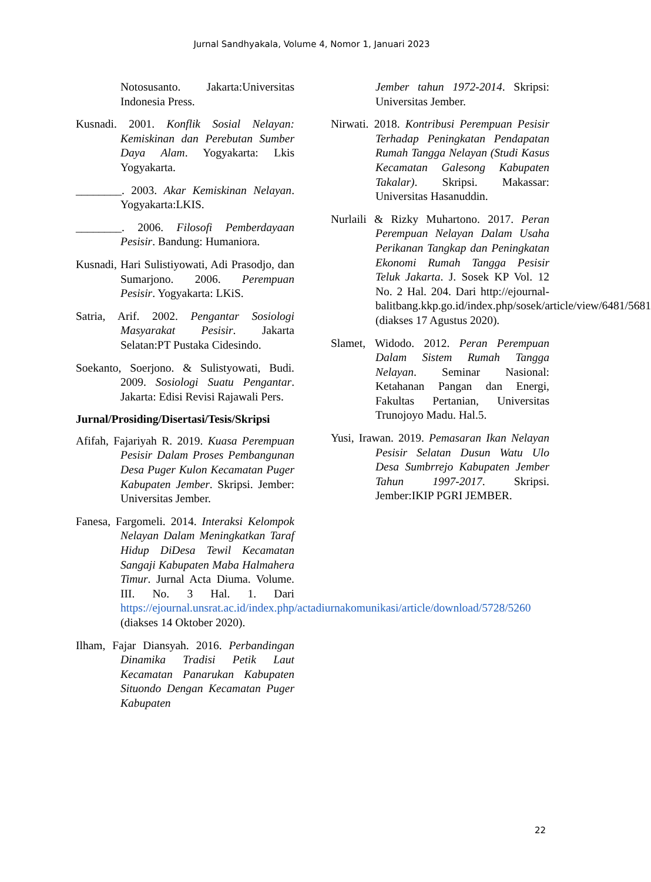Jurnal Sandhyakala, Volume 4, Nomor 1, Januari 2023
Notosusanto. Jakarta:Universitas Indonesia Press.
Kusnadi. 2001. Konflik Sosial Nelayan: Kemiskinan dan Perebutan Sumber Daya Alam. Yogyakarta: Lkis Yogyakarta.
________. 2003. Akar Kemiskinan Nelayan. Yogyakarta:LKIS.
________. 2006. Filosofi Pemberdayaan Pesisir. Bandung: Humaniora.
Kusnadi, Hari Sulistiyowati, Adi Prasodjo, dan Sumarjono. 2006. Perempuan Pesisir. Yogyakarta: LKiS.
Satria, Arif. 2002. Pengantar Sosiologi Masyarakat Pesisir. Jakarta Selatan:PT Pustaka Cidesindo.
Soekanto, Soerjono. & Sulistyowati, Budi. 2009. Sosiologi Suatu Pengantar. Jakarta: Edisi Revisi Rajawali Pers.
Jurnal/Prosiding/Disertasi/Tesis/Skripsi
Afifah, Fajariyah R. 2019. Kuasa Perempuan Pesisir Dalam Proses Pembangunan Desa Puger Kulon Kecamatan Puger Kabupaten Jember. Skripsi. Jember: Universitas Jember.
Fanesa, Fargomeli. 2014. Interaksi Kelompok Nelayan Dalam Meningkatkan Taraf Hidup DiDesa Tewil Kecamatan Sangaji Kabupaten Maba Halmahera Timur. Jurnal Acta Diuma. Volume. III. No. 3 Hal. 1. Dari https://ejournal.unsrat.ac.id/index.php/actadiurnakomunikasi/article/download/5728/5260 (diakses 14 Oktober 2020).
Ilham, Fajar Diansyah. 2016. Perbandingan Dinamika Tradisi Petik Laut Kecamatan Panarukan Kabupaten Situondo Dengan Kecamatan Puger Kabupaten
Jember tahun 1972-2014. Skripsi: Universitas Jember.
Nirwati. 2018. Kontribusi Perempuan Pesisir Terhadap Peningkatan Pendapatan Rumah Tangga Nelayan (Studi Kasus Kecamatan Galesong Kabupaten Takalar). Skripsi. Makassar: Universitas Hasanuddin.
Nurlaili & Rizky Muhartono. 2017. Peran Perempuan Nelayan Dalam Usaha Perikanan Tangkap dan Peningkatan Ekonomi Rumah Tangga Pesisir Teluk Jakarta. J. Sosek KP Vol. 12 No. 2 Hal. 204. Dari http://ejournal-balitbang.kkp.go.id/index.php/sosek/article/view/6481/5681 (diakses 17 Agustus 2020).
Slamet, Widodo. 2012. Peran Perempuan Dalam Sistem Rumah Tangga Nelayan. Seminar Nasional: Ketahanan Pangan dan Energi, Fakultas Pertanian, Universitas Trunojoyo Madu. Hal.5.
Yusi, Irawan. 2019. Pemasaran Ikan Nelayan Pesisir Selatan Dusun Watu Ulo Desa Sumbrrejo Kabupaten Jember Tahun 1997-2017. Skripsi. Jember:IKIP PGRI JEMBER.
22